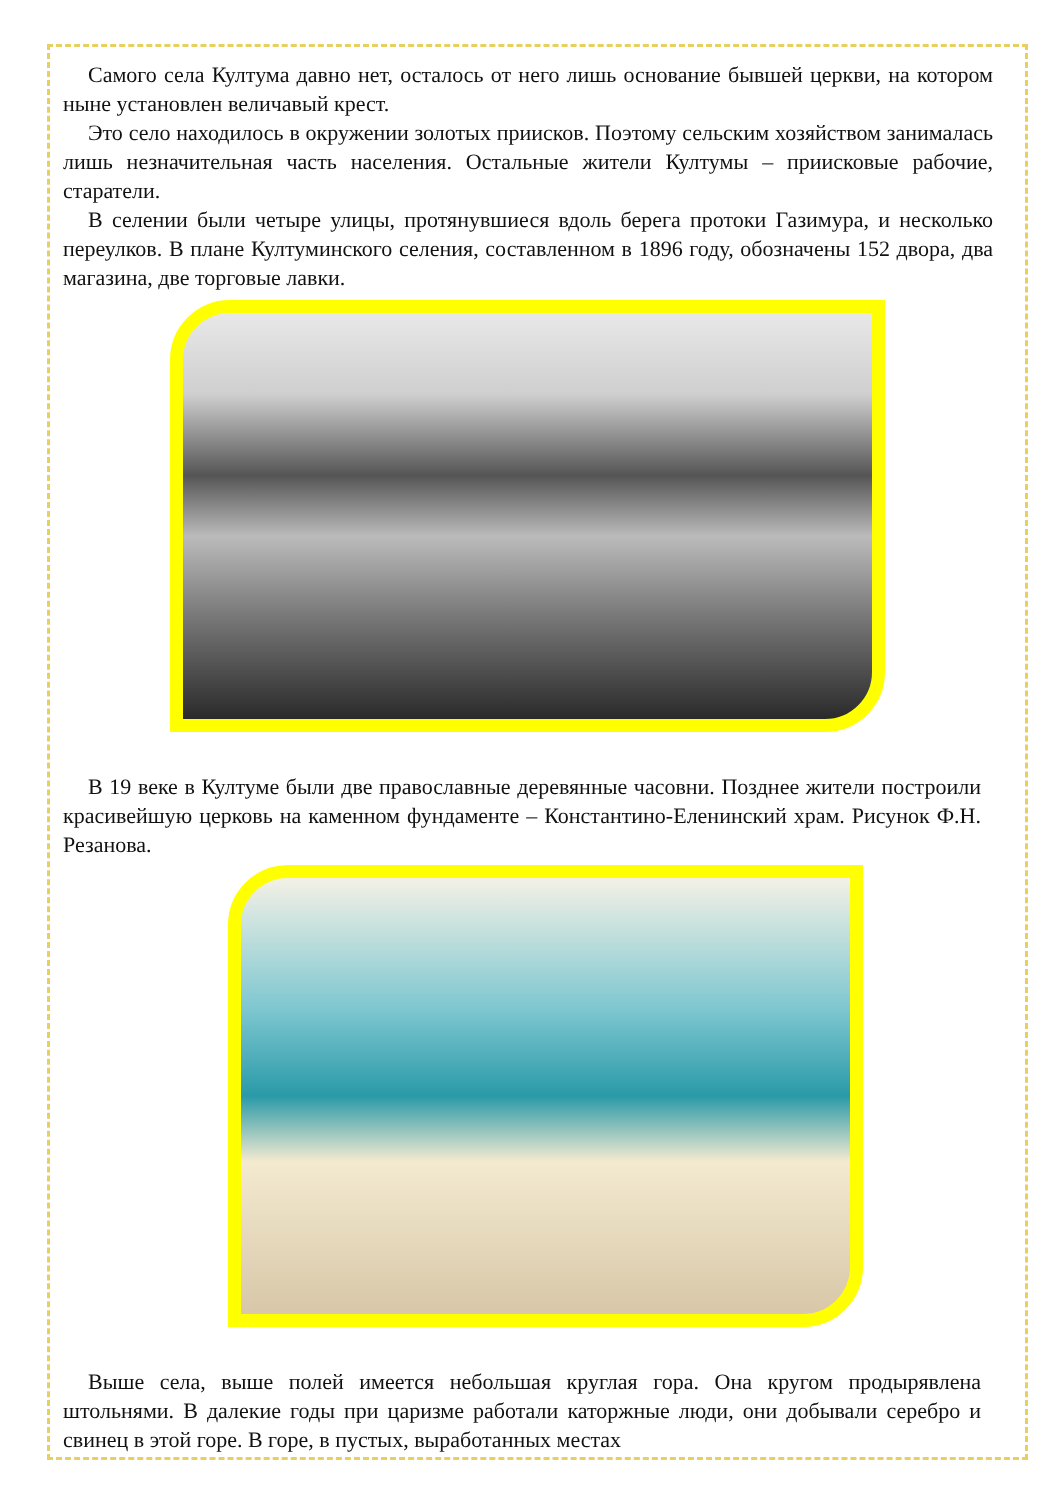Самого села Култума давно нет, осталось от него лишь основание бывшей церкви, на котором ныне установлен величавый крест.
Это село находилось в окружении золотых приисков. Поэтому сельским хозяйством занималась лишь незначительная часть населения. Остальные жители Култумы – приисковые рабочие, старатели.
В селении были четыре улицы, протянувшиеся вдоль берега протоки Газимура, и несколько переулков. В плане Култуминского селения, составленном в 1896 году, обозначены 152 двора, два магазина, две торговые лавки.
В 19 веке в Култуме были две православные деревянные часовни. Позднее жители построили красивейшую церковь на каменном фундаменте – Константино-Еленинский храм. Рисунок Ф.Н. Резанова.
Выше села, выше полей имеется небольшая круглая гора. Она кругом продырявлена штольнями. В далекие годы при царизме работали каторжные люди, они добывали серебро и свинец в этой горе. В горе, в пустых, выработанных местах